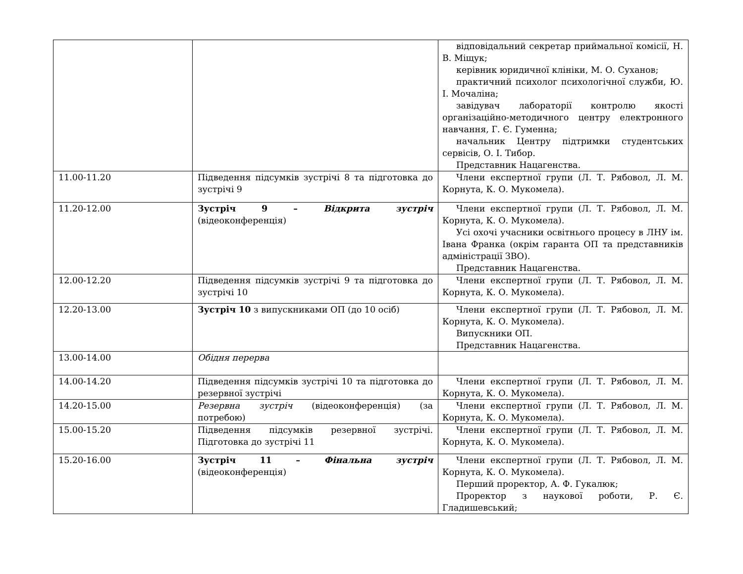| | | відповідальний секретар приймальної комісії, Н. В. Міщук; керівник юридичної клініки, М. О. Суханов; практичний психолог психологічної служби, Ю. І. Мочаліна; завідувач лабораторії контролю якості організаційно-методичного центру електронного навчання, Г. Є. Гуменна; начальник Центру підтримки студентських сервісів, О. І. Тибор. Представник Нацагенства. |
| 11.00-11.20 | Підведення підсумків зустрічі 8 та підготовка до зустрічі 9 | Члени експертної групи (Л. Т. Рябовол, Л. М. Корнута, К. О. Мукомела). |
| 11.20-12.00 | Зустріч 9 – Відкрита зустріч (відеоконференція) | Члени експертної групи (Л. Т. Рябовол, Л. М. Корнута, К. О. Мукомела). Усі охочі учасники освітнього процесу в ЛНУ ім. Івана Франка (окрім гаранта ОП та представників адміністрації ЗВО). Представник Нацагенства. |
| 12.00-12.20 | Підведення підсумків зустрічі 9 та підготовка до зустрічі 10 | Члени експертної групи (Л. Т. Рябовол, Л. М. Корнута, К. О. Мукомела). |
| 12.20-13.00 | Зустріч 10 з випускниками ОП (до 10 осіб) | Члени експертної групи (Л. Т. Рябовол, Л. М. Корнута, К. О. Мукомела). Випускники ОП. Представник Нацагенства. |
| 13.00-14.00 | Обідня перерва | |
| 14.00-14.20 | Підведення підсумків зустрічі 10 та підготовка до резервної зустрічі | Члени експертної групи (Л. Т. Рябовол, Л. М. Корнута, К. О. Мукомела). |
| 14.20-15.00 | Резервна зустріч (відеоконференція) (за потребою) | Члени експертної групи (Л. Т. Рябовол, Л. М. Корнута, К. О. Мукомела). |
| 15.00-15.20 | Підведення підсумків резервної зустрічі. Підготовка до зустрічі 11 | Члени експертної групи (Л. Т. Рябовол, Л. М. Корнута, К. О. Мукомела). |
| 15.20-16.00 | Зустріч 11 – Фінальна зустріч (відеоконференція) | Члени експертної групи (Л. Т. Рябовол, Л. М. Корнута, К. О. Мукомела). Перший проректор, А. Ф. Гукалюк; Проректор з наукової роботи, Р. Є. Гладишевський; |